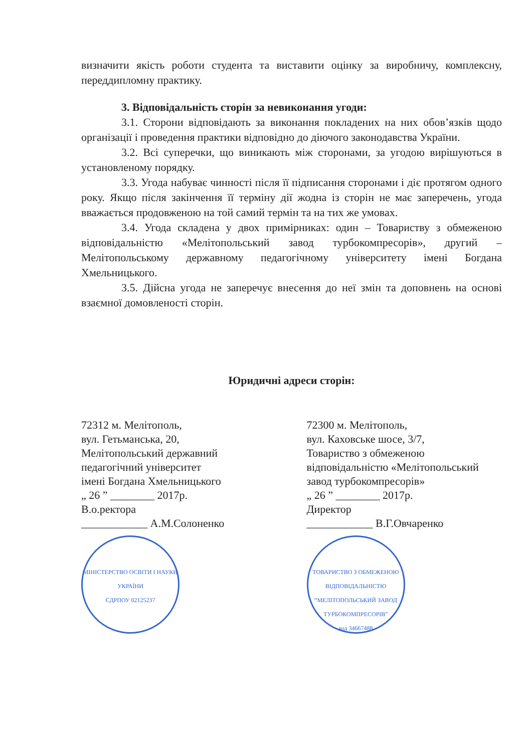визначити якість роботи студента та виставити оцінку за виробничу, комплексну, переддипломну практику.
3. Відповідальність сторін за невиконання угоди:
3.1. Сторони відповідають за виконання покладених на них обов’язків щодо організації і проведення практики відповідно до діючого законодавства України.
3.2. Всі суперечки, що виникають між сторонами, за угодою вирішуються в установленому порядку.
3.3. Угода набуває чинності після її підписання сторонами і діє протягом одного року. Якщо після закінчення її терміну дії жодна із сторін не має заперечень, угода вважається продовженою на той самий термін та на тих же умовах.
3.4. Угода складена у двох примірниках: один – Товариству з обмеженою відповідальністю «Мелітопольський завод турбокомпресорів», другий – Мелітопольському державному педагогічному університету імені Богдана Хмельницького.
3.5. Дійсна угода не заперечує внесення до неї змін та доповнень на основі взаємної домовленості сторін.
Юридичні адреси сторін:
72312 м. Мелітополь,
вул. Гетьманська, 20,
Мелітопольський державний
педагогічний університет
імені Богдана Хмельницького
„ 26 ” ________ 2017р.
В.о.ректора
____________ А.М.Солоненко
МІНІСТЕРСТВО ОСВІТИ І НАУКИ УКРАЇНИ
ЄДРПОУ 02125237
72300 м. Мелітополь,
вул. Каховське шосе, 3/7,
Товариство з обмеженою
відповідальністю «Мелітопольський
завод турбокомпресорів»
„ 26 ” ________ 2017р.
Директор
____________ В.Г.Овчаренко
ТОВАРИСТВО З ОБМЕЖЕНОЮ ВІДПОВІДАЛЬНІСТЮ
“МЕЛІТОПОЛЬСЬКИЙ ЗАВОД ТУРБОКОМПРЕСОРІВ”
код 34667488